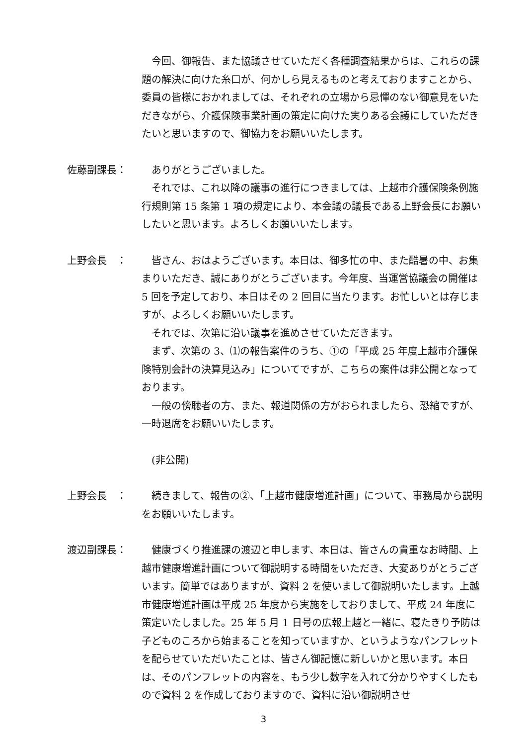今回、御報告、また協議させていただく各種調査結果からは、これらの課題の解決に向けた糸口が、何かしら見えるものと考えておりますことから、委員の皆様におかれましては、それぞれの立場から忌憚のない御意見をいただきながら、介護保険事業計画の策定に向けた実りある会議にしていただきたいと思いますので、御協力をお願いいたします。
佐藤副課長： ありがとうございました。
それでは、これ以降の議事の進行につきましては、上越市介護保険条例施行規則第 15 条第 1 項の規定により、本会議の議長である上野会長にお願いしたいと思います。よろしくお願いいたします。
上野会長　： 皆さん、おはようございます。本日は、御多忙の中、また酷暑の中、お集まりいただき、誠にありがとうございます。今年度、当運営協議会の開催は 5 回を予定しており、本日はその 2 回目に当たります。お忙しいとは存じますが、よろしくお願いいたします。
それでは、次第に沿い議事を進めさせていただきます。
まず、次第の 3、⑴の報告案件のうち、①の「平成 25 年度上越市介護保険特別会計の決算見込み」についてですが、こちらの案件は非公開となっております。
一般の傍聴者の方、また、報道関係の方がおられましたら、恐縮ですが、一時退席をお願いいたします。
(非公開)
上野会長　： 続きまして、報告の②、「上越市健康増進計画」について、事務局から説明をお願いいたします。
渡辺副課長： 健康づくり推進課の渡辺と申します、本日は、皆さんの貴重なお時間、上越市健康増進計画について御説明する時間をいただき、大変ありがとうございます。簡単ではありますが、資料 2 を使いまして御説明いたします。上越市健康増進計画は平成 25 年度から実施をしておりまして、平成 24 年度に策定いたしました。25 年 5 月 1 日号の広報上越と一緒に、寝たきり予防は子どものころから始まることを知っていますか、というようなパンフレットを配らせていただいたことは、皆さん御記憶に新しいかと思います。本日は、そのパンフレットの内容を、もう少し数字を入れて分かりやすくしたもので資料 2 を作成しておりますので、資料に沿い御説明させ
3